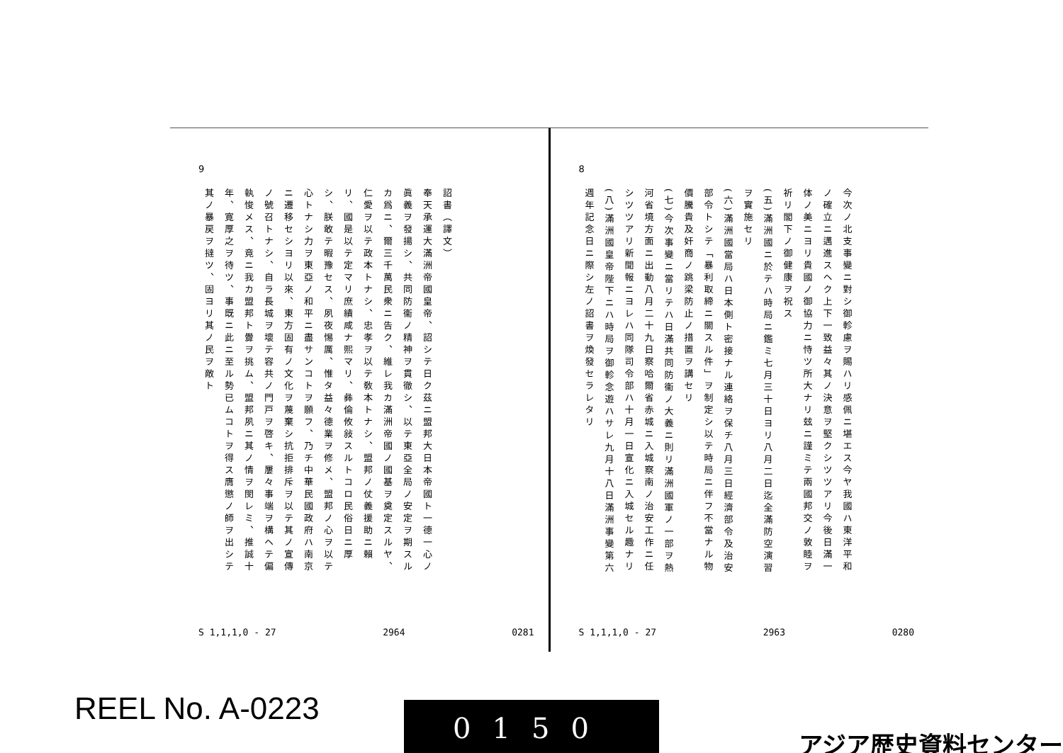9
詔書（譯文）
奉天承運大滿洲帝國皇帝、詔シテ日ク茲ニ盟邦大日本帝國ト一德一心ノ眞義ヲ發揚シ、共同防衞ノ精神ヲ貫徹シ、以テ東亞全局ノ安定ヲ期スルカ爲ニ、爾三千萬民衆ニ告ク、維レ我カ滿洲帝國ノ國基ヲ奠定スルヤ、仁愛ヲ以テ政本トナシ、忠孝ヲ以テ敎本トナシ、盟邦ノ仗義援助ニ賴リ、國是以テ定マリ庶績咸ナ熙マリ、彝倫攸敍スルトコロ民俗日ニ厚シ、朕敢テ暇豫セス、夙夜惕厲、惟タ益々德業ヲ修メ、盟邦ノ心ヲ以テ心トナシ力ヲ東亞ノ和平ニ盡サンコトヲ願フ、乃チ中華民國政府ハ南京ニ遷移セシヨリ以來、東方固有ノ文化ヲ蔑棄シ抗拒排斥ヲ以テ其ノ宣傳ノ號召トナシ、自ラ長城ヲ壞テ容共ノ門戸ヲ啓キ、屢々事端ヲ構ヘテ偏執悛メス、竟ニ我カ盟邦ト釁ヲ挑ム、盟邦夙ニ其ノ情ヲ閔レミ、推誠十年、寛厚之ヲ待ツ、事既ニ此ニ至ル勢已ムコトヲ得ス膺懲ノ師ヲ出シテ其ノ暴戻ヲ撻ツ、固ヨリ其ノ民ヲ敵ト
S 1,1,1,0 - 27 2964 0281
8
今次ノ北支事變ニ對シ御軫慮ヲ賜ハリ感佩ニ堪エス今ヤ我國ハ東洋平和ノ確立ニ邁進スヘク上下一致益々其ノ決意ヲ堅クシツツアリ今後日滿一体ノ美ニヨリ貴國ノ御協力ニ恃ツ所大ナリ玆ニ謹ミテ兩國邦交ノ敦睦ヲ祈リ閣下ノ御健康ヲ祝ス
(五)滿洲國ニ於テハ時局ニ鑑ミ七月三十日ヨリ八月二日迄全滿防空演習ヲ實施セリ
(六)滿洲國當局ハ日本側ト密接ナル連絡ヲ保チ八月三日經濟部令及治安部令トシテ「暴利取締ニ關スル件」ヲ制定シ以テ時局ニ伴フ不當ナル物價騰貴及奸商ノ跳梁防止ノ措置ヲ講セリ
(七)今次事變ニ當リテハ日滿共同防衞ノ大義ニ則リ滿洲國軍ノ一部ヲ熱河省境方面ニ出動八月二十九日察哈爾省赤城ニ入城察南ノ治安工作ニ任シツツアリ新聞報ニヨレハ同隊司令部ハ十月一日宣化ニ入城セル趣ナリ
(八)滿洲國皇帝陛下ニハ時局ヲ御軫念遊ハサレ九月十八日滿洲事變第六週年記念日ニ際シ左ノ詔書ヲ煥發セラレタリ
S 1,1,1,0 - 27 2963 0280
REEL No. A-0223 0150
アジア歴史資料センター